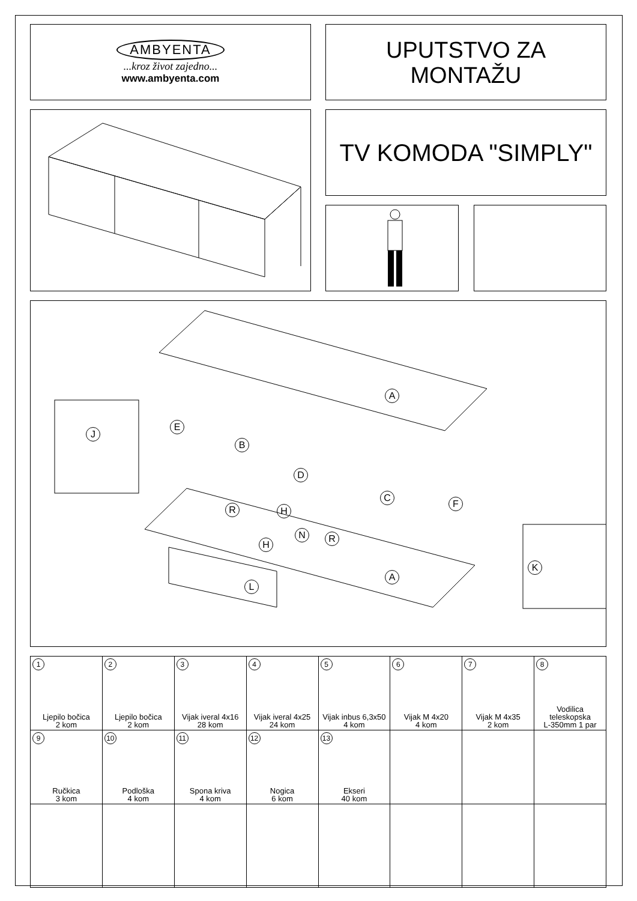AMBYENTA
...kroz život zajedno...
www.ambyenta.com
UPUTSTVO ZA
MONTAŽU
TV KOMODA "SIMPLY"
A
J
E
B
D
C
F
R H
N R
H
A
K
L
| 1 Ljepilo bočica 2 kom | 2 Ljepilo bočica 2 kom | 3 Vijak iveral 4x16 28 kom | 4 Vijak iveral 4x25 24 kom | 5 Vijak inbus 6,3x50 4 kom | 6 Vijak M 4x20 4 kom | 7 Vijak M 4x35 2 kom | 8 Vodilica teleskopska L-350mm 1 par |
| 9 Ručkica 3 kom | 10 Podloška 4 kom | 11 Spona kriva 4 kom | 12 Nogica 6 kom | 13 Ekseri 40 kom | | | |